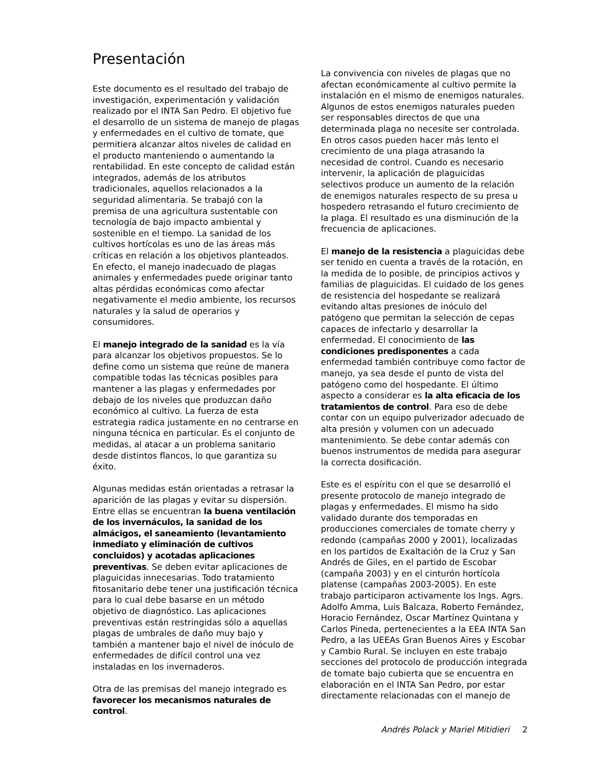Presentación
Este documento es el resultado del trabajo de investigación, experimentación y validación realizado por el INTA San Pedro. El objetivo fue el desarrollo de un sistema de manejo de plagas y enfermedades en el cultivo de tomate, que permitiera alcanzar altos niveles de calidad en el producto manteniendo o aumentando la rentabilidad. En este concepto de calidad están integrados, además de los atributos tradicionales, aquellos relacionados a la seguridad alimentaria. Se trabajó con la premisa de una agricultura sustentable con tecnología de bajo impacto ambiental y sostenible en el tiempo. La sanidad de los cultivos hortícolas es uno de las áreas más críticas en relación a los objetivos planteados. En efecto, el manejo inadecuado de plagas animales y enfermedades puede originar tanto altas pérdidas económicas como afectar negativamente el medio ambiente, los recursos naturales y la salud de operarios y consumidores.
El manejo integrado de la sanidad es la vía para alcanzar los objetivos propuestos. Se lo define como un sistema que reúne de manera compatible todas las técnicas posibles para mantener a las plagas y enfermedades por debajo de los niveles que produzcan daño económico al cultivo. La fuerza de esta estrategia radica justamente en no centrarse en ninguna técnica en particular. Es el conjunto de medidas, al atacar a un problema sanitario desde distintos flancos, lo que garantiza su éxito.
Algunas medidas están orientadas a retrasar la aparición de las plagas y evitar su dispersión. Entre ellas se encuentran la buena ventilación de los invernáculos, la sanidad de los almácigos, el saneamiento (levantamiento inmediato y eliminación de cultivos concluidos) y acotadas aplicaciones preventivas. Se deben evitar aplicaciones de plaguicidas innecesarias. Todo tratamiento fitosanitario debe tener una justificación técnica para lo cual debe basarse en un método objetivo de diagnóstico. Las aplicaciones preventivas están restringidas sólo a aquellas plagas de umbrales de daño muy bajo y también a mantener bajo el nivel de inóculo de enfermedades de difícil control una vez instaladas en los invernaderos.
Otra de las premisas del manejo integrado es favorecer los mecanismos naturales de control.
La convivencia con niveles de plagas que no afectan económicamente al cultivo permite la instalación en el mismo de enemigos naturales. Algunos de estos enemigos naturales pueden ser responsables directos de que una determinada plaga no necesite ser controlada. En otros casos pueden hacer más lento el crecimiento de una plaga atrasando la necesidad de control. Cuando es necesario intervenir, la aplicación de plaguicidas selectivos produce un aumento de la relación de enemigos naturales respecto de su presa u hospedero retrasando el futuro crecimiento de la plaga. El resultado es una disminución de la frecuencia de aplicaciones.
El manejo de la resistencia a plaguicidas debe ser tenido en cuenta a través de la rotación, en la medida de lo posible, de principios activos y familias de plaguicidas. El cuidado de los genes de resistencia del hospedante se realizará evitando altas presiones de inóculo del patógeno que permitan la selección de cepas capaces de infectarlo y desarrollar la enfermedad. El conocimiento de las condiciones predisponentes a cada enfermedad también contribuye como factor de manejo, ya sea desde el punto de vista del patógeno como del hospedante. El último aspecto a considerar es la alta eficacia de los tratamientos de control. Para eso de debe contar con un equipo pulverizador adecuado de alta presión y volumen con un adecuado mantenimiento. Se debe contar además con buenos instrumentos de medida para asegurar la correcta dosificación.
Este es el espíritu con el que se desarrolló el presente protocolo de manejo integrado de plagas y enfermedades. El mismo ha sido validado durante dos temporadas en producciones comerciales de tomate cherry y redondo (campañas 2000 y 2001), localizadas en los partidos de Exaltación de la Cruz y San Andrés de Giles, en el partido de Escobar (campaña 2003) y en el cinturón hortícola platense (campañas 2003-2005). En este trabajo participaron activamente los Ings. Agrs. Adolfo Amma, Luis Balcaza, Roberto Fernández, Horacio Fernández, Oscar Martínez Quintana y Carlos Pineda, pertenecientes a la EEA INTA San Pedro, a las UEEAs Gran Buenos Aires y Escobar y Cambio Rural. Se incluyen en este trabajo secciones del protocolo de producción integrada de tomate bajo cubierta que se encuentra en elaboración en el INTA San Pedro, por estar directamente relacionadas con el manejo de
Andrés Polack y Mariel Mitidieri 2